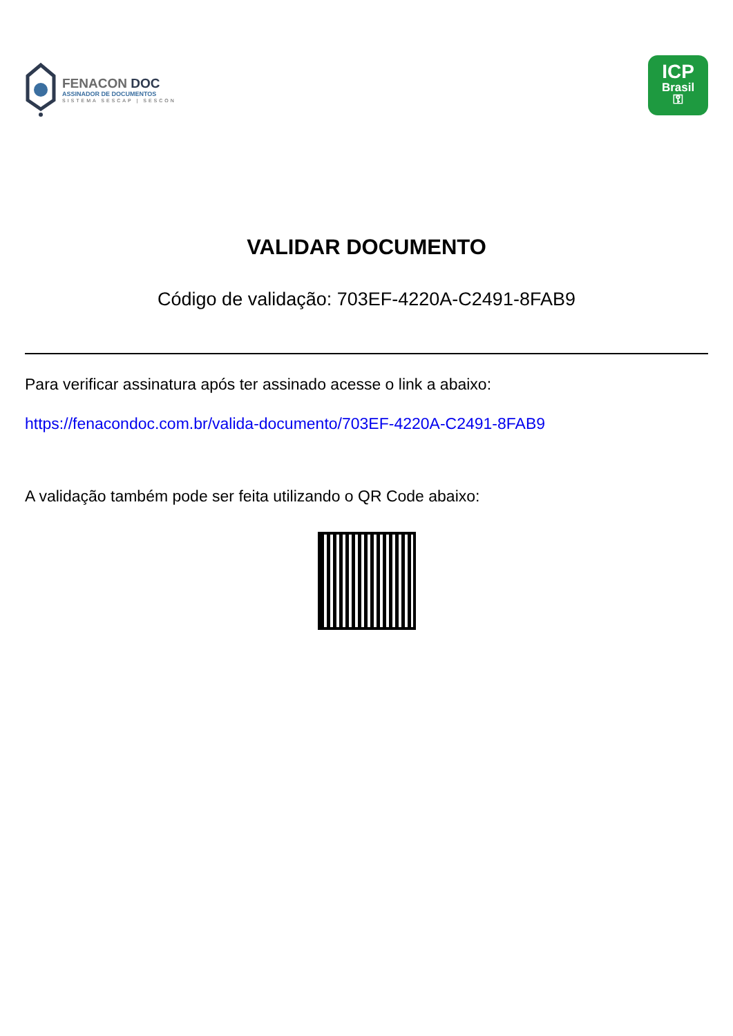FENACON DOC
ASSINADOR DE DOCUMENTOS
SISTEMA SESCAP | SESCON
ICP
Brasil
⚿
VALIDAR DOCUMENTO
Código de validação: 703EF-4220A-C2491-8FAB9
Para verificar assinatura após ter assinado acesse o link a abaixo:
https://fenacondoc.com.br/valida-documento/703EF-4220A-C2491-8FAB9
A validação também pode ser feita utilizando o QR Code abaixo: